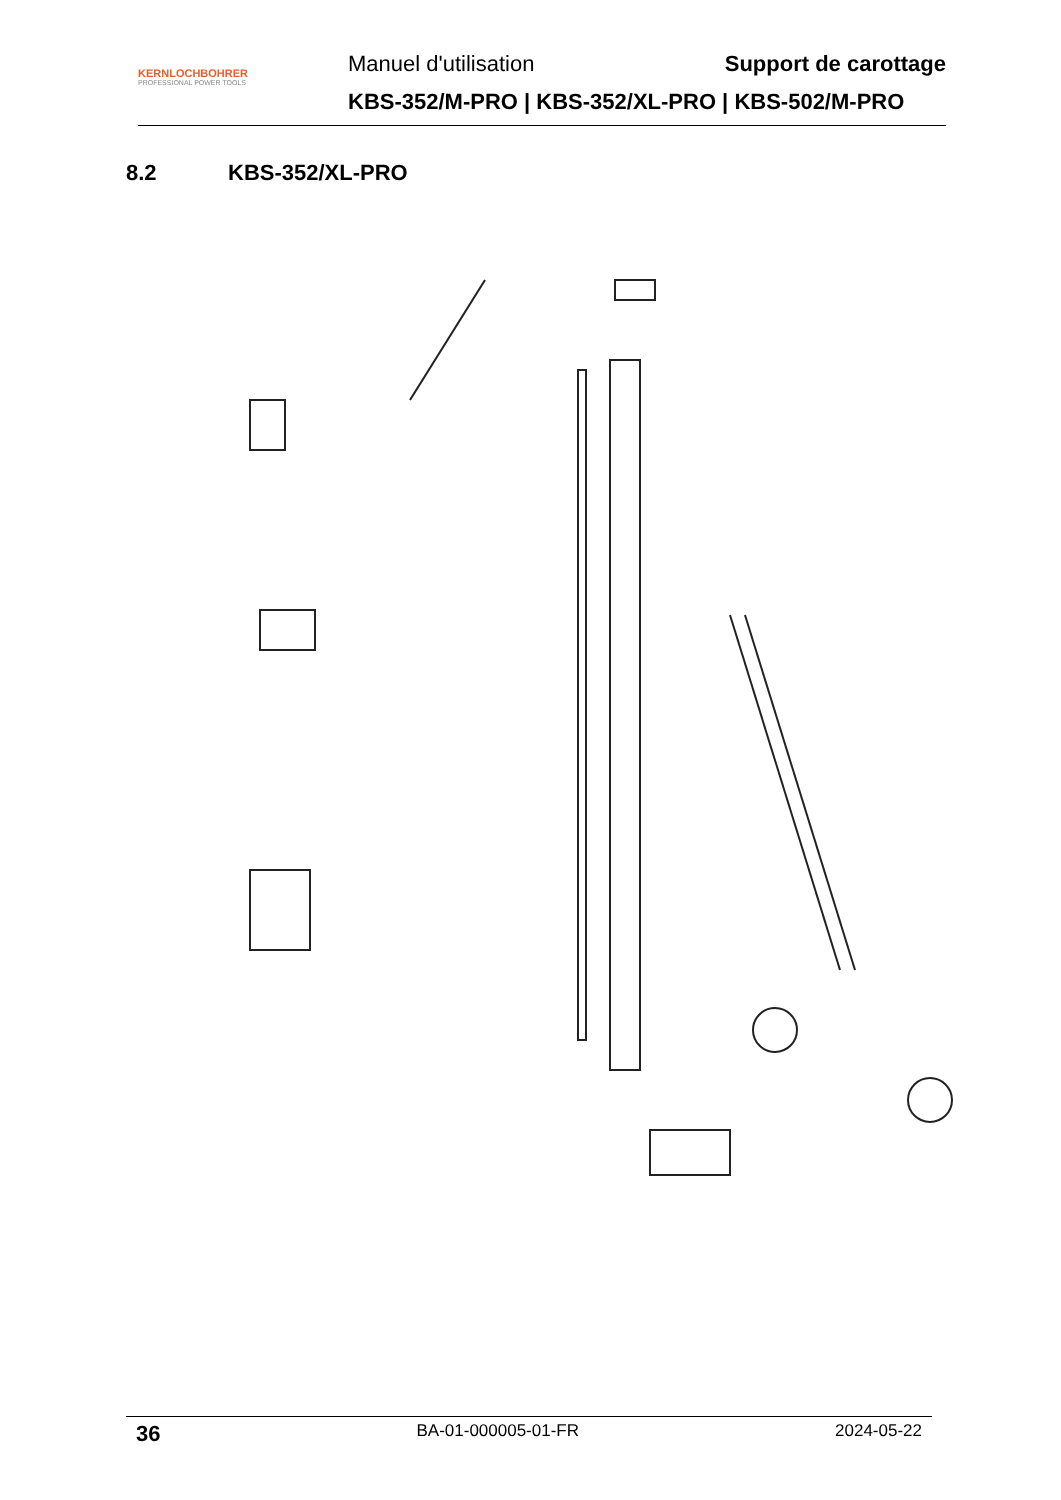KERNLOCHBOHRER
PROFESSIONAL POWER TOOLS
Manuel d'utilisation Support de carottage
KBS-352/M-PRO | KBS-352/XL-PRO | KBS-502/M-PRO
8.2 KBS-352/XL-PRO
36 BA-01-000005-01-FR 2024-05-22